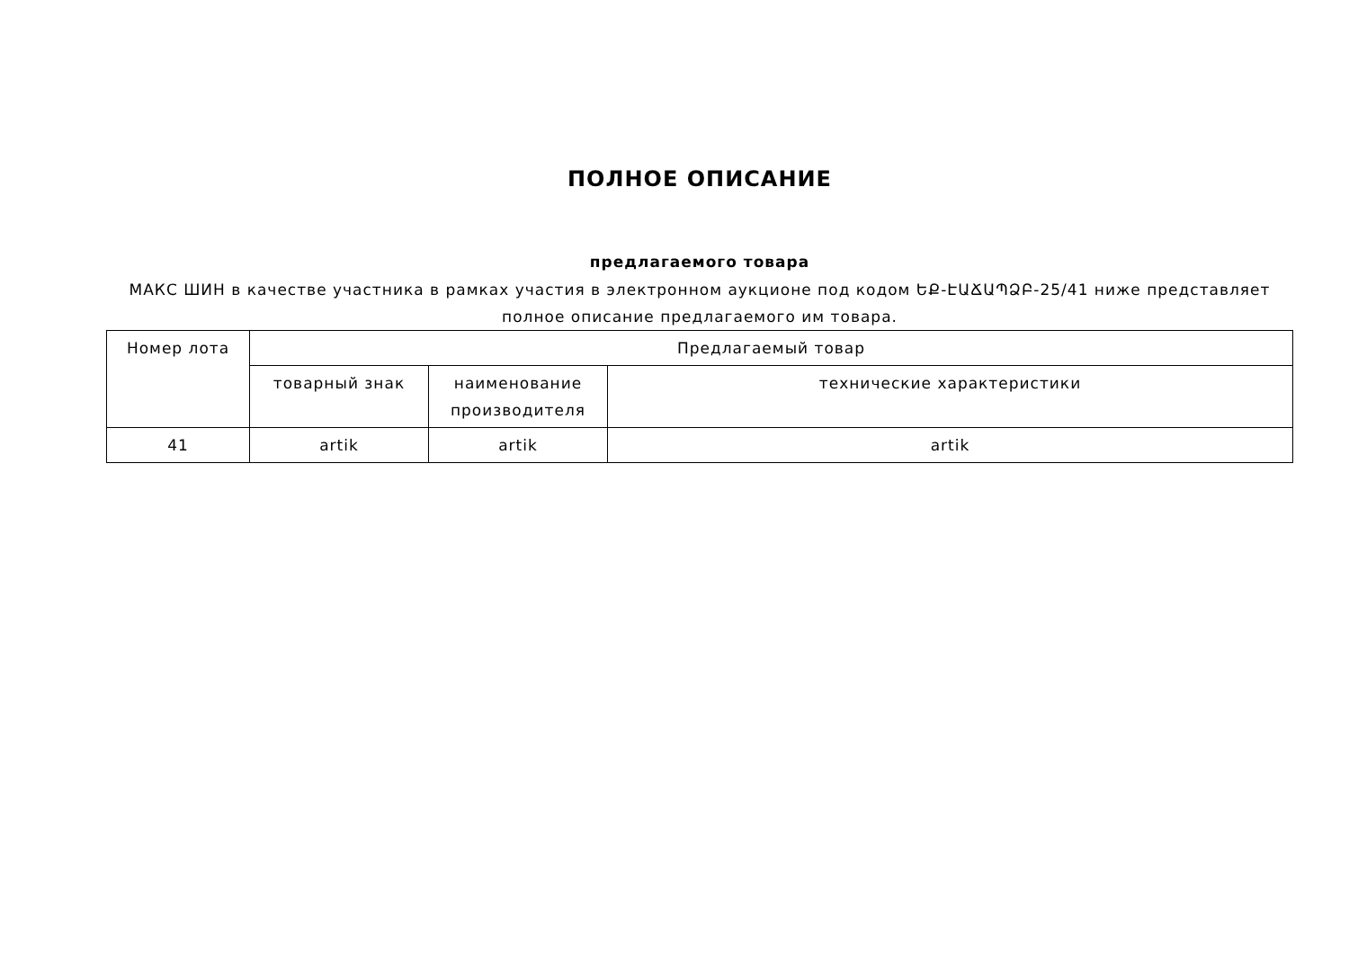ПОЛНОЕ ОПИСАНИЕ
предлагаемого товара
МАКС ШИН в качестве участника в рамках участия в электронном аукционе под кодом ԵՔ-ԷԱՃԱՊՁԲ-25/41 ниже представляет полное описание предлагаемого им товара.
| Номер лота | Предлагаемый товар | | |
| --- | --- | --- | --- |
| | товарный знак | наименование производителя | технические характеристики |
| 41 | artik | artik | artik |